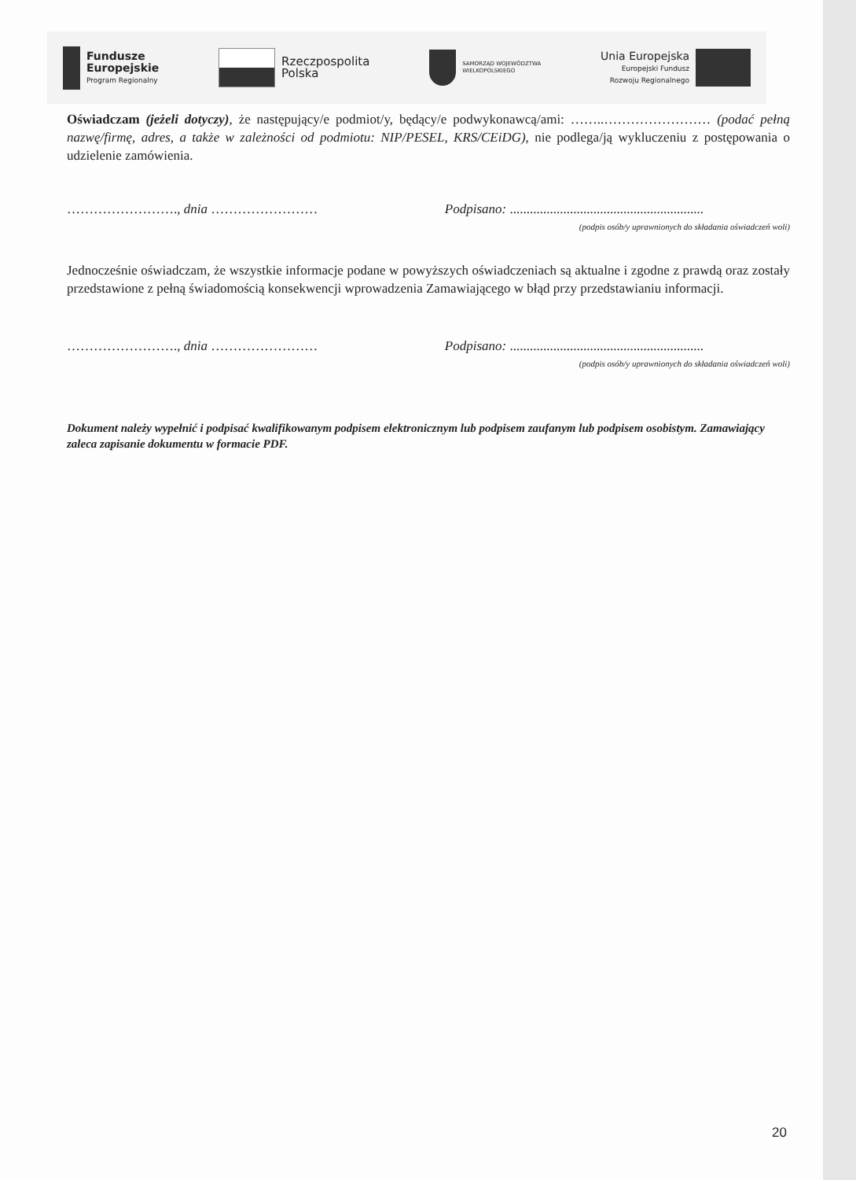Fundusze
Europejskie
Program Regionalny
Rzeczpospolita
Polska
SAMORZĄD WOJEWÓDZTWA
WIELKOPOLSKIEGO
Unia Europejska
Europejski Fundusz
Rozwoju Regionalnego
Oświadczam (jeżeli dotyczy), że następujący/e podmiot/y, będący/e podwykonawcą/ami: ……..…………………… (podać pełną nazwę/firmę, adres, a także w zależności od podmiotu: NIP/PESEL, KRS/CEiDG), nie podlega/ją wykluczeniu z postępowania o udzielenie zamówienia.
……………………., dnia …………………… Podpisano: ..........................................................
(podpis osób/y uprawnionych do składania oświadczeń woli)
Jednocześnie oświadczam, że wszystkie informacje podane w powyższych oświadczeniach są aktualne i zgodne z prawdą oraz zostały przedstawione z pełną świadomością konsekwencji wprowadzenia Zamawiającego w błąd przy przedstawianiu informacji.
……………………., dnia …………………… Podpisano: ..........................................................
(podpis osób/y uprawnionych do składania oświadczeń woli)
Dokument należy wypełnić i podpisać kwalifikowanym podpisem elektronicznym lub podpisem zaufanym lub podpisem osobistym. Zamawiający zaleca zapisanie dokumentu w formacie PDF.
20